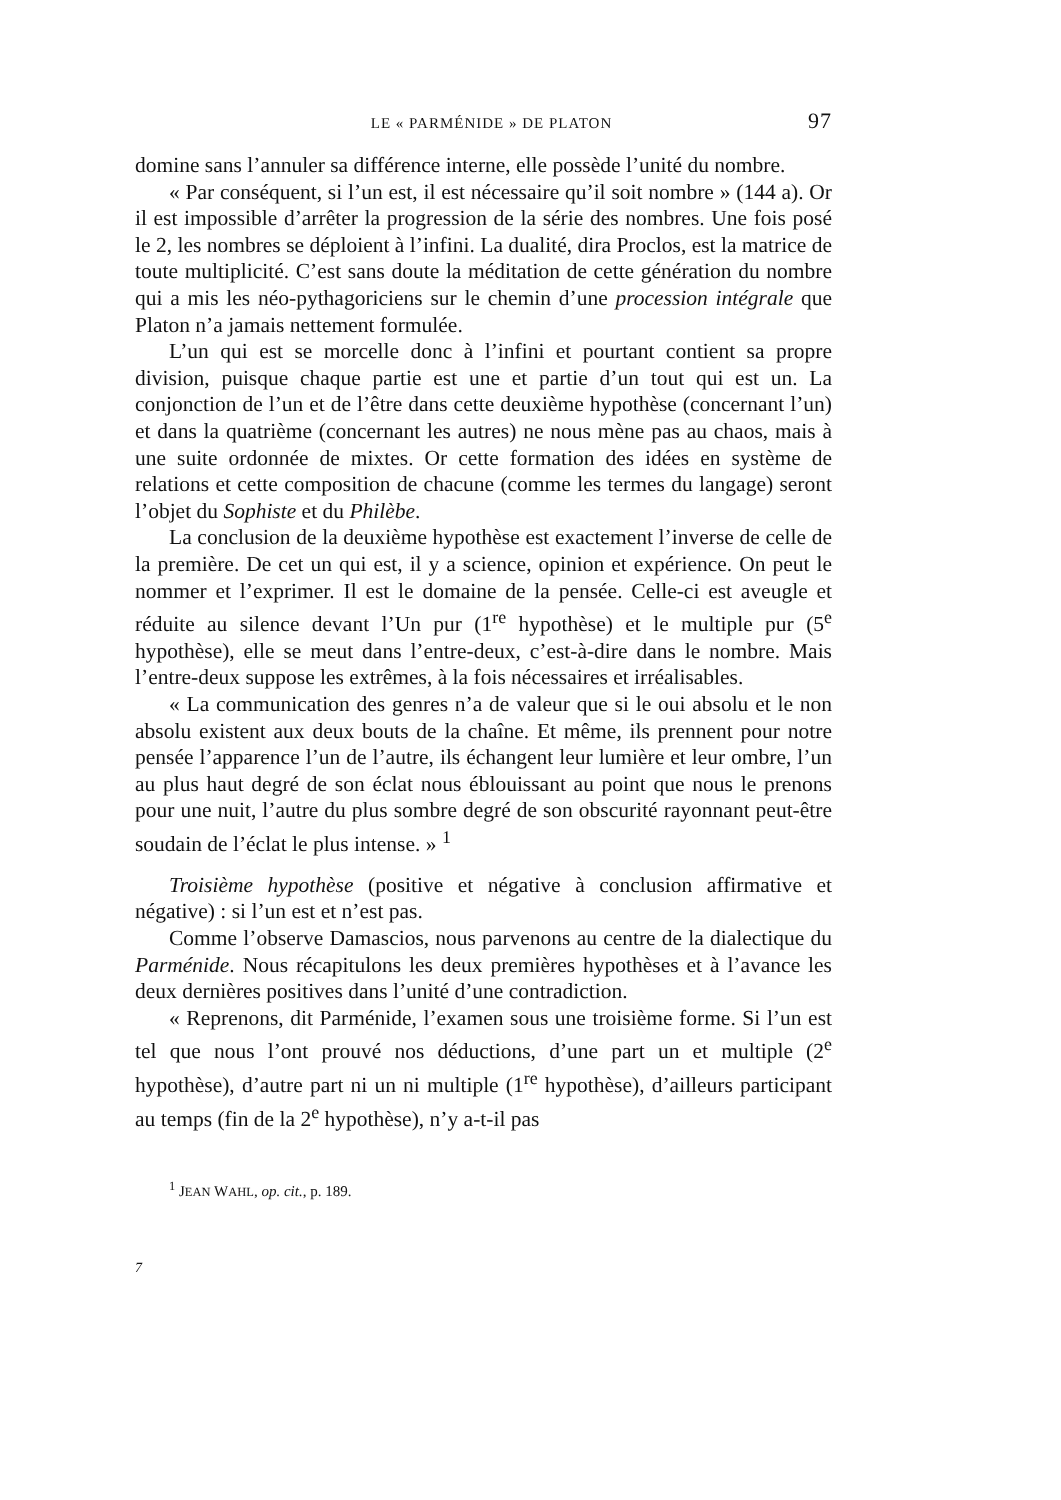LE « PARMÉNIDE » DE PLATON 97
domine sans l’annuler sa différence interne, elle possède l’unité du nombre.
« Par conséquent, si l’un est, il est nécessaire qu’il soit nombre » (144 a). Or il est impossible d’arrêter la progression de la série des nombres. Une fois posé le 2, les nombres se déploient à l’infini. La dualité, dira Proclos, est la matrice de toute multiplicité. C’est sans doute la méditation de cette génération du nombre qui a mis les néo-pythagoriciens sur le chemin d’une procession intégrale que Platon n’a jamais nettement formulée.
L’un qui est se morcelle donc à l’infini et pourtant contient sa propre division, puisque chaque partie est une et partie d’un tout qui est un. La conjonction de l’un et de l’être dans cette deuxième hypothèse (concernant l’un) et dans la quatrième (concernant les autres) ne nous mène pas au chaos, mais à une suite ordonnée de mixtes. Or cette formation des idées en système de relations et cette composition de chacune (comme les termes du langage) seront l’objet du Sophiste et du Philèbe.
La conclusion de la deuxième hypothèse est exactement l’inverse de celle de la première. De cet un qui est, il y a science, opinion et expérience. On peut le nommer et l’exprimer. Il est le domaine de la pensée. Celle-ci est aveugle et réduite au silence devant l’Un pur (1<sup>re</sup> hypothèse) et le multiple pur (5<sup>e</sup> hypothèse), elle se meut dans l’entre-deux, c’est-à-dire dans le nombre. Mais l’entre-deux suppose les extrêmes, à la fois nécessaires et irréalisables.
« La communication des genres n’a de valeur que si le oui absolu et le non absolu existent aux deux bouts de la chaîne. Et même, ils prennent pour notre pensée l’apparence l’un de l’autre, ils échangent leur lumière et leur ombre, l’un au plus haut degré de son éclat nous éblouissant au point que nous le prenons pour une nuit, l’autre du plus sombre degré de son obscurité rayonnant peut-être soudain de l’éclat le plus intense. » <sup>1</sup>
Troisième hypothèse (positive et négative à conclusion affirmative et négative) : si l’un est et n’est pas.
Comme l’observe Damascios, nous parvenons au centre de la dialectique du Parménide. Nous récapitulons les deux premières hypothèses et à l’avance les deux dernières positives dans l’unité d’une contradiction.
« Reprenons, dit Parménide, l’examen sous une troisième forme. Si l’un est tel que nous l’ont prouvé nos déductions, d’une part un et multiple (2<sup>e</sup> hypothèse), d’autre part ni un ni multiple (1<sup>re</sup> hypothèse), d’ailleurs participant au temps (fin de la 2<sup>e</sup> hypothèse), n’y a-t-il pas
<sup>1</sup> JEAN WAHL, op. cit., p. 189.
7